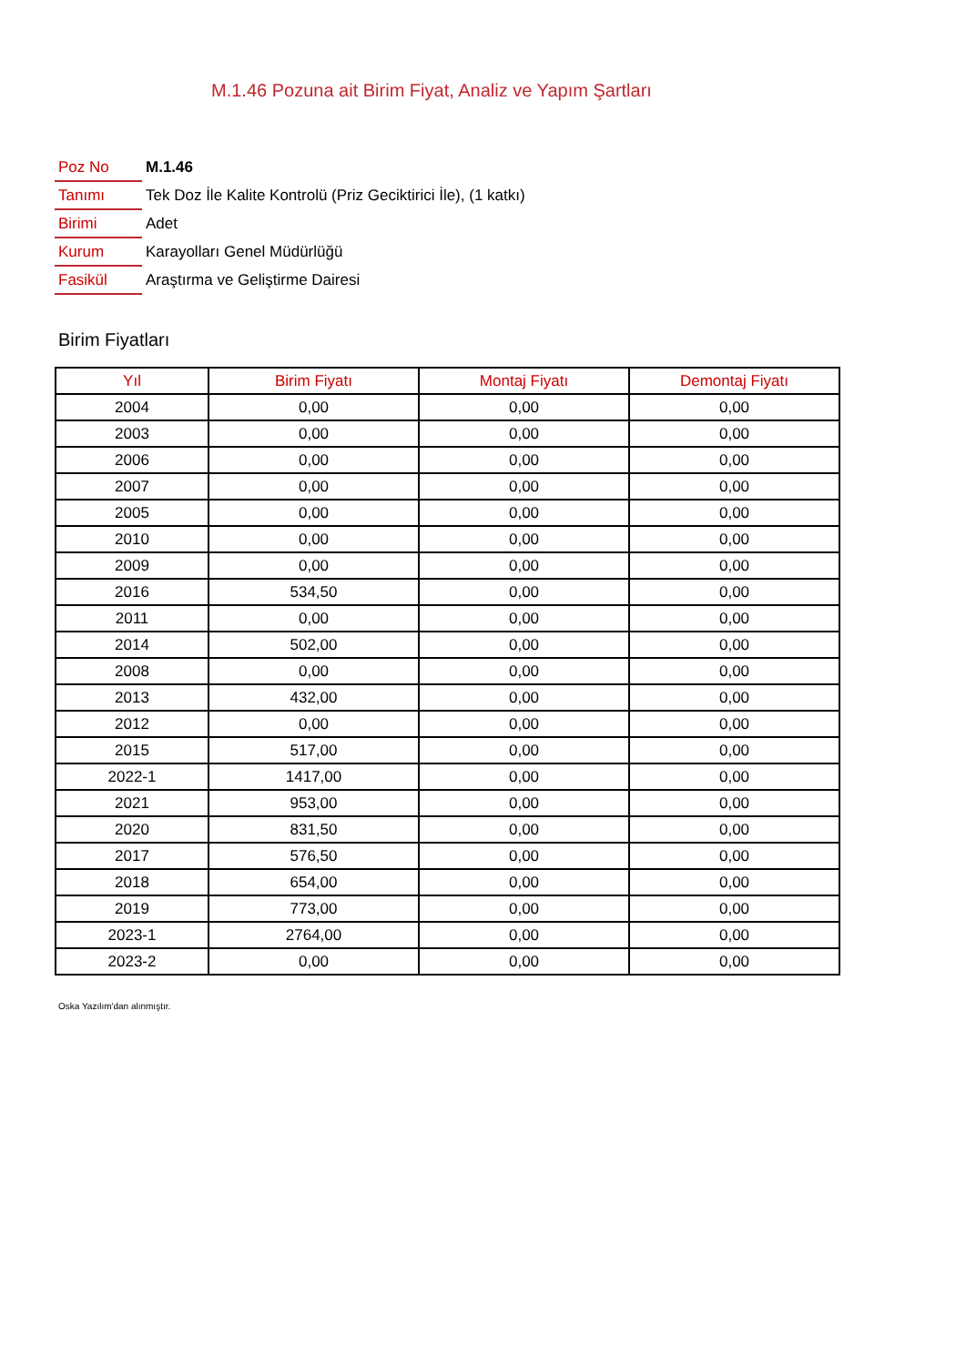M.1.46 Pozuna ait Birim Fiyat, Analiz ve Yapım Şartları
| Poz No | M.1.46 |
| Tanımı | Tek Doz İle Kalite Kontrolü (Priz Geciktirici İle), (1 katkı) |
| Birimi | Adet |
| Kurum | Karayolları Genel Müdürlüğü |
| Fasikül | Araştırma ve Geliştirme Dairesi |
Birim Fiyatları
| Yıl | Birim Fiyatı | Montaj Fiyatı | Demontaj Fiyatı |
| --- | --- | --- | --- |
| 2004 | 0,00 | 0,00 | 0,00 |
| 2003 | 0,00 | 0,00 | 0,00 |
| 2006 | 0,00 | 0,00 | 0,00 |
| 2007 | 0,00 | 0,00 | 0,00 |
| 2005 | 0,00 | 0,00 | 0,00 |
| 2010 | 0,00 | 0,00 | 0,00 |
| 2009 | 0,00 | 0,00 | 0,00 |
| 2016 | 534,50 | 0,00 | 0,00 |
| 2011 | 0,00 | 0,00 | 0,00 |
| 2014 | 502,00 | 0,00 | 0,00 |
| 2008 | 0,00 | 0,00 | 0,00 |
| 2013 | 432,00 | 0,00 | 0,00 |
| 2012 | 0,00 | 0,00 | 0,00 |
| 2015 | 517,00 | 0,00 | 0,00 |
| 2022-1 | 1417,00 | 0,00 | 0,00 |
| 2021 | 953,00 | 0,00 | 0,00 |
| 2020 | 831,50 | 0,00 | 0,00 |
| 2017 | 576,50 | 0,00 | 0,00 |
| 2018 | 654,00 | 0,00 | 0,00 |
| 2019 | 773,00 | 0,00 | 0,00 |
| 2023-1 | 2764,00 | 0,00 | 0,00 |
| 2023-2 | 0,00 | 0,00 | 0,00 |
Oska Yazılım'dan alınmıştır.